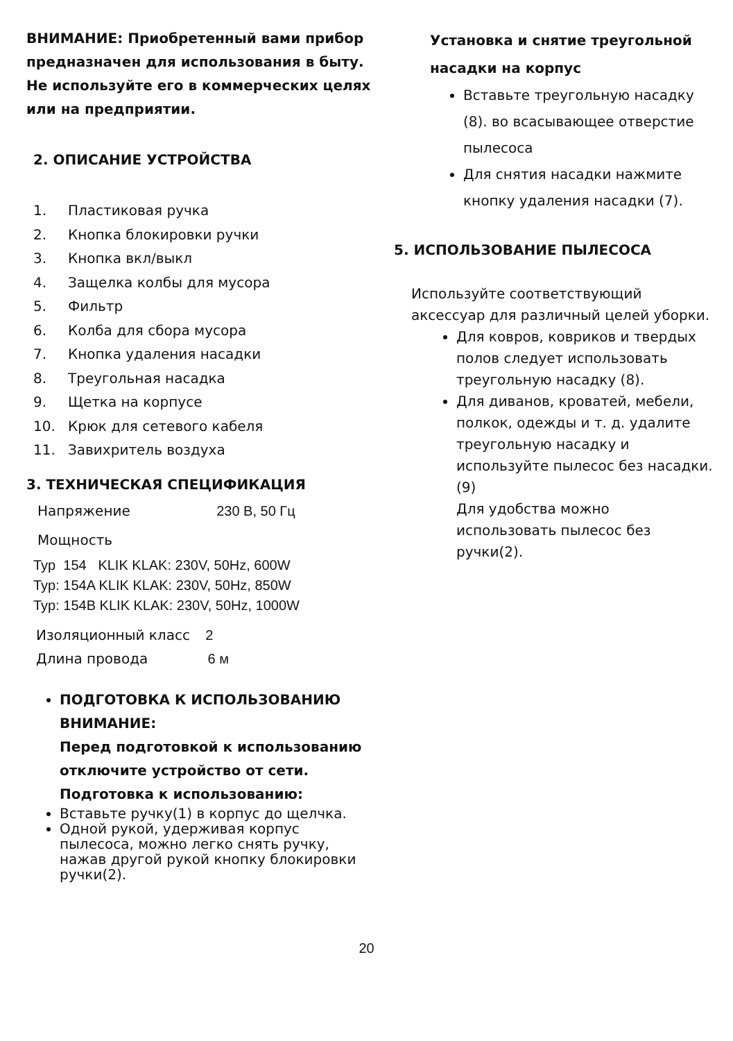ВНИМАНИЕ: Приобретенный вами прибор предназначен для использования в быту. Не используйте его в коммерческих целях или на предприятии.
2. ОПИСАНИЕ УСТРОЙСТВА
1. Пластиковая ручка
2. Кнопка блокировки ручки
3. Кнопка вкл/выкл
4. Защелка колбы для мусора
5. Фильтр
6. Колба для сбора мусора
7. Кнопка удаления насадки
8. Треугольная насадка
9. Щетка на корпусе
10. Крюк для сетевого кабеля
11. Завихритель воздуха
3. ТЕХНИЧЕСКАЯ СПЕЦИФИКАЦИЯ
Напряжение 230 В, 50 Гц
Мощность
Typ 154 KLIK KLAK: 230V, 50Hz, 600W
Typ: 154A KLIK KLAK: 230V, 50Hz, 850W
Typ: 154B KLIK KLAK: 230V, 50Hz, 1000W
Изоляционный класс 2
Длина провода 6 м
ПОДГОТОВКА К ИСПОЛЬЗОВАНИЮ
ВНИМАНИЕ:
Перед подготовкой к использованию отключите устройство от сети.
Подготовка к использованию:
Вставьте ручку(1) в корпус до щелчка.
Одной рукой, удерживая корпус пылесоса, можно легко снять ручку, нажав другой рукой кнопку блокировки ручки(2).
Установка и снятие треугольной насадки на корпус
Вставьте треугольную насадку (8). во всасывающее отверстие пылесоса
Для снятия насадки нажмите кнопку удаления насадки (7).
5. ИСПОЛЬЗОВАНИЕ ПЫЛЕСОСА
Используйте соответствующий аксессуар для различный целей уборки.
Для ковров, ковриков и твердых полов следует использовать треугольную насадку (8).
Для диванов, кроватей, мебели, полкок, одежды и т. д. удалите треугольную насадку и используйте пылесос без насадки. (9)
Для удобства можно использовать пылесос без ручки(2).
20